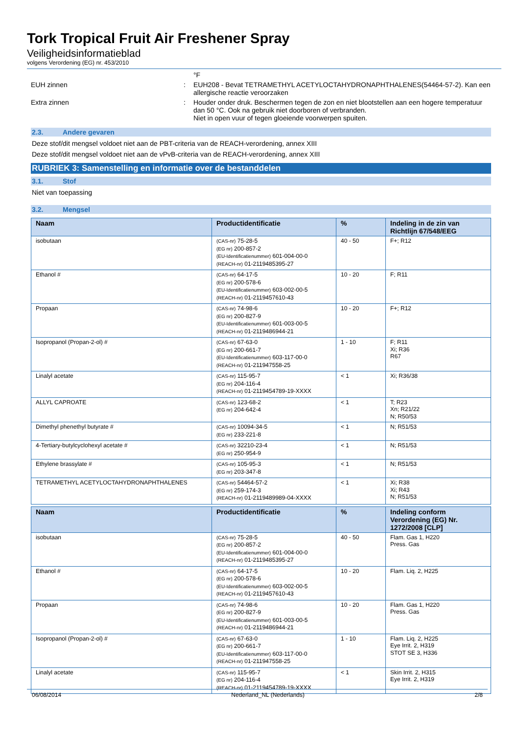Tork Tropical Fruit Air Freshener Spray
Veiligheidsinformatieblad
volgens Verordening (EG) nr. 453/2010
°F
EUH zinnen : EUH208 - Bevat TETRAMETHYL ACETYLOCTAHYDRONAPHTHALENES(54464-57-2). Kan een allergische reactie veroorzaken
Extra zinnen : Houder onder druk. Beschermen tegen de zon en niet blootstellen aan een hogere temperatuur dan 50 °C. Ook na gebruik niet doorboren of verbranden.
Niet in open vuur of tegen gloeiende voorwerpen spuiten.
2.3. Andere gevaren
Deze stof/dit mengsel voldoet niet aan de PBT-criteria van de REACH-verordening, annex XIII
Deze stof/dit mengsel voldoet niet aan de vPvB-criteria van de REACH-verordening, annex XIII
RUBRIEK 3: Samenstelling en informatie over de bestanddelen
3.1. Stof
Niet van toepassing
3.2. Mengsel
| Naam | Productidentificatie | % | Indeling in de zin van Richtlijn 67/548/EEG |
| --- | --- | --- | --- |
| isobutaan | (CAS-nr) 75-28-5 (EG nr) 200-857-2 (EU-Identificatienummer) 601-004-00-0 (REACH-nr) 01-2119485395-27 | 40 - 50 | F+; R12 |
| Ethanol # | (CAS-nr) 64-17-5 (EG nr) 200-578-6 (EU-Identificatienummer) 603-002-00-5 (REACH-nr) 01-2119457610-43 | 10 - 20 | F; R11 |
| Propaan | (CAS-nr) 74-98-6 (EG nr) 200-827-9 (EU-Identificatienummer) 601-003-00-5 (REACH-nr) 01-2119486944-21 | 10 - 20 | F+; R12 |
| Isopropanol (Propan-2-ol) # | (CAS-nr) 67-63-0 (EG nr) 200-661-7 (EU-Identificatienummer) 603-117-00-0 (REACH-nr) 01-211947558-25 | 1 - 10 | F; R11 Xi; R36 R67 |
| Linalyl acetate | (CAS-nr) 115-95-7 (EG nr) 204-116-4 (REACH-nr) 01-2119454789-19-XXXX | < 1 | Xi; R36/38 |
| ALLYL CAPROATE | (CAS-nr) 123-68-2 (EG nr) 204-642-4 | < 1 | T; R23 Xn; R21/22 N; R50/53 |
| Dimethyl phenethyl butyrate # | (CAS-nr) 10094-34-5 (EG nr) 233-221-8 | < 1 | N; R51/53 |
| 4-Tertiary-butylcyclohexyl acetate # | (CAS-nr) 32210-23-4 (EG nr) 250-954-9 | < 1 | N; R51/53 |
| Ethylene brassylate # | (CAS-nr) 105-95-3 (EG nr) 203-347-8 | < 1 | N; R51/53 |
| TETRAMETHYL ACETYLOCTAHYDRONAPHTHALENES | (CAS-nr) 54464-57-2 (EG nr) 259-174-3 (REACH-nr) 01-2119489989-04-XXXX | < 1 | Xi; R38 Xi; R43 N; R51/53 |
| Naam | Productidentificatie | % | Indeling conform Verordening (EG) Nr. 1272/2008 [CLP] |
| --- | --- | --- | --- |
| isobutaan | (CAS-nr) 75-28-5 (EG nr) 200-857-2 (EU-Identificatienummer) 601-004-00-0 (REACH-nr) 01-2119485395-27 | 40 - 50 | Flam. Gas 1, H220 Press. Gas |
| Ethanol # | (CAS-nr) 64-17-5 (EG nr) 200-578-6 (EU-Identificatienummer) 603-002-00-5 (REACH-nr) 01-2119457610-43 | 10 - 20 | Flam. Liq. 2, H225 |
| Propaan | (CAS-nr) 74-98-6 (EG nr) 200-827-9 (EU-Identificatienummer) 601-003-00-5 (REACH-nr) 01-2119486944-21 | 10 - 20 | Flam. Gas 1, H220 Press. Gas |
| Isopropanol (Propan-2-ol) # | (CAS-nr) 67-63-0 (EG nr) 200-661-7 (EU-Identificatienummer) 603-117-00-0 (REACH-nr) 01-211947558-25 | 1 - 10 | Flam. Liq. 2, H225 Eye Irrit. 2, H319 STOT SE 3, H336 |
| Linalyl acetate | (CAS-nr) 115-95-7 (EG nr) 204-116-4 (REACH-nr) 01-2119454789-19-XXXX | < 1 | Skin Irrit. 2, H315 Eye Irrit. 2, H319 |
06/08/2014 Nederland_NL (Nederlands) 2/8